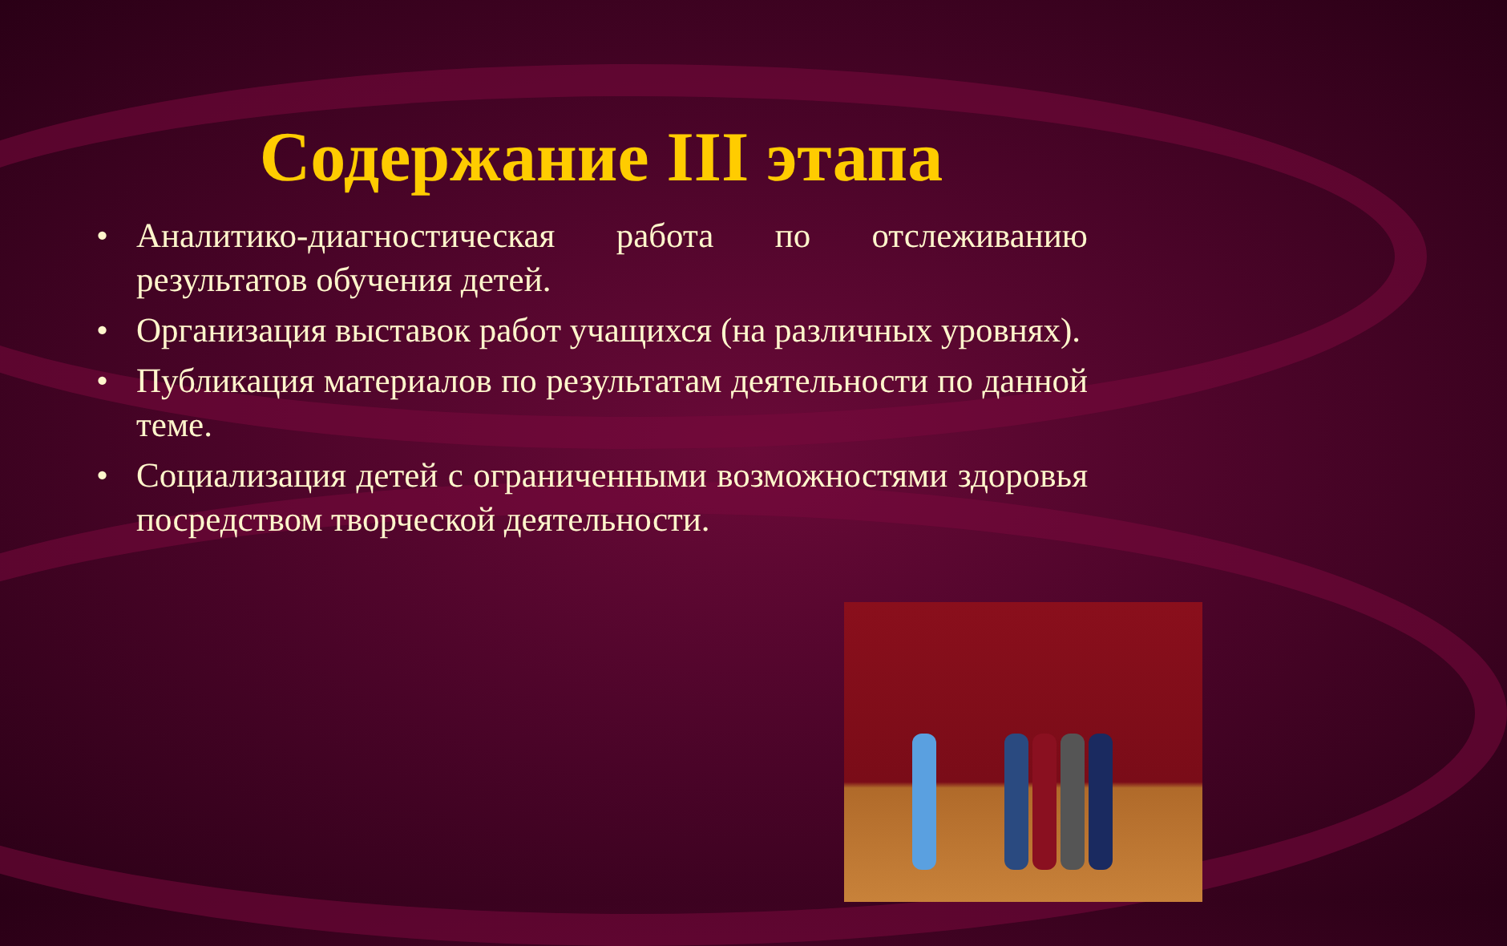Содержание III этапа
• Аналитико-диагностическая работа по отслеживанию результатов обучения детей.
• Организация выставок работ учащихся (на различных уровнях).
• Публикация материалов по результатам деятельности по данной теме.
• Социализация детей с ограниченными возможностями здоровья посредством творческой деятельности.